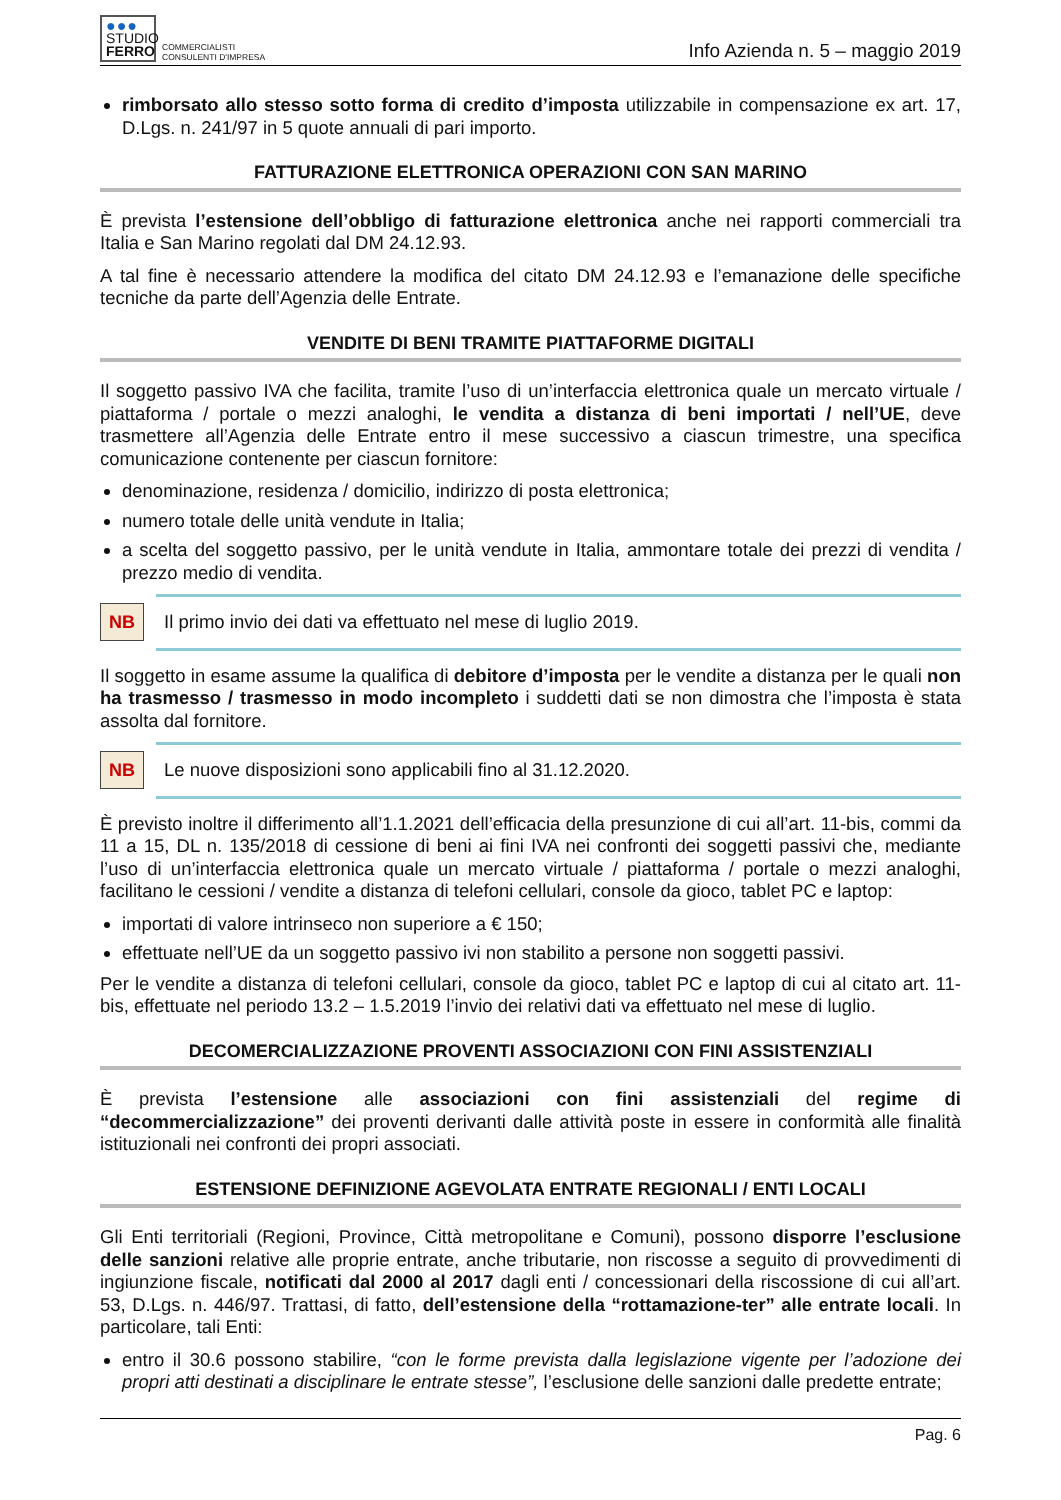●●●
STUDIO
FERRO
COMMERCIALISTI
CONSULENTI D'IMPRESA
Info Azienda n. 5 – maggio 2019
rimborsato allo stesso sotto forma di credito d’imposta utilizzabile in compensazione ex art. 17, D.Lgs. n. 241/97 in 5 quote annuali di pari importo.
FATTURAZIONE ELETTRONICA OPERAZIONI CON SAN MARINO
È prevista l’estensione dell’obbligo di fatturazione elettronica anche nei rapporti commerciali tra Italia e San Marino regolati dal DM 24.12.93.
A tal fine è necessario attendere la modifica del citato DM 24.12.93 e l’emanazione delle specifiche tecniche da parte dell’Agenzia delle Entrate.
VENDITE DI BENI TRAMITE PIATTAFORME DIGITALI
Il soggetto passivo IVA che facilita, tramite l’uso di un’interfaccia elettronica quale un mercato virtuale / piattaforma / portale o mezzi analoghi, le vendita a distanza di beni importati / nell’UE, deve trasmettere all’Agenzia delle Entrate entro il mese successivo a ciascun trimestre, una specifica comunicazione contenente per ciascun fornitore:
denominazione, residenza / domicilio, indirizzo di posta elettronica;
numero totale delle unità vendute in Italia;
a scelta del soggetto passivo, per le unità vendute in Italia, ammontare totale dei prezzi di vendita / prezzo medio di vendita.
NB
Il primo invio dei dati va effettuato nel mese di luglio 2019.
Il soggetto in esame assume la qualifica di debitore d’imposta per le vendite a distanza per le quali non ha trasmesso / trasmesso in modo incompleto i suddetti dati se non dimostra che l’imposta è stata assolta dal fornitore.
NB
Le nuove disposizioni sono applicabili fino al 31.12.2020.
È previsto inoltre il differimento all’1.1.2021 dell’efficacia della presunzione di cui all’art. 11-bis, commi da 11 a 15, DL n. 135/2018 di cessione di beni ai fini IVA nei confronti dei soggetti passivi che, mediante l’uso di un’interfaccia elettronica quale un mercato virtuale / piattaforma / portale o mezzi analoghi, facilitano le cessioni / vendite a distanza di telefoni cellulari, console da gioco, tablet PC e laptop:
importati di valore intrinseco non superiore a € 150;
effettuate nell’UE da un soggetto passivo ivi non stabilito a persone non soggetti passivi.
Per le vendite a distanza di telefoni cellulari, console da gioco, tablet PC e laptop di cui al citato art. 11-bis, effettuate nel periodo 13.2 – 1.5.2019 l’invio dei relativi dati va effettuato nel mese di luglio.
DECOMERCIALIZZAZIONE PROVENTI ASSOCIAZIONI CON FINI ASSISTENZIALI
È prevista l’estensione alle associazioni con fini assistenziali del regime di “decommercializzazione” dei proventi derivanti dalle attività poste in essere in conformità alle finalità istituzionali nei confronti dei propri associati.
ESTENSIONE DEFINIZIONE AGEVOLATA ENTRATE REGIONALI / ENTI LOCALI
Gli Enti territoriali (Regioni, Province, Città metropolitane e Comuni), possono disporre l’esclusione delle sanzioni relative alle proprie entrate, anche tributarie, non riscosse a seguito di provvedimenti di ingiunzione fiscale, notificati dal 2000 al 2017 dagli enti / concessionari della riscossione di cui all’art. 53, D.Lgs. n. 446/97. Trattasi, di fatto, dell’estensione della “rottamazione-ter” alle entrate locali. In particolare, tali Enti:
entro il 30.6 possono stabilire, “con le forme prevista dalla legislazione vigente per l’adozione dei propri atti destinati a disciplinare le entrate stesse”, l’esclusione delle sanzioni dalle predette entrate;
Pag. 6